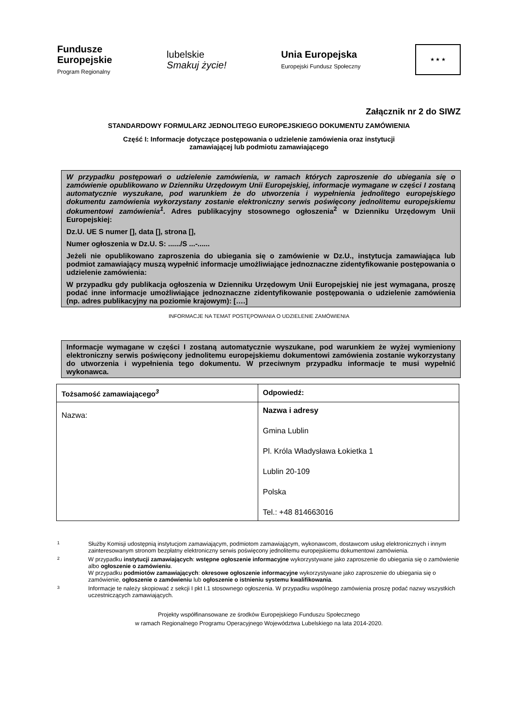Fundusze
Europejskie
Program Regionalny
lubelskie
Smakuj życie!
Unia Europejska
Europejski Fundusz Społeczny
★ ★ ★
Załącznik nr 2 do SIWZ
STANDARDOWY FORMULARZ JEDNOLITEGO EUROPEJSKIEGO DOKUMENTU ZAMÓWIENIA
Część I: Informacje dotyczące postępowania o udzielenie zamówienia oraz instytucji
zamawiającej lub podmiotu zamawiającego
W przypadku postępowań o udzielenie zamówienia, w ramach których zaproszenie do ubiegania się o zamówienie opublikowano w Dzienniku Urzędowym Unii Europejskiej, informacje wymagane w części I zostaną automatycznie wyszukane, pod warunkiem że do utworzenia i wypełnienia jednolitego europejskiego dokumentu zamówienia wykorzystany zostanie elektroniczny serwis poświęcony jednolitemu europejskiemu dokumentowi zamówienia<sup>1</sup>. Adres publikacyjny stosownego ogłoszenia<sup>2</sup> w Dzienniku Urzędowym Unii Europejskiej:
Dz.U. UE S numer [], data [], strona [],
Numer ogłoszenia w Dz.U. S: ....../S ...-......
Jeżeli nie opublikowano zaproszenia do ubiegania się o zamówienie w Dz.U., instytucja zamawiająca lub podmiot zamawiający muszą wypełnić informacje umożliwiające jednoznaczne zidentyfikowanie postępowania o udzielenie zamówienia:
W przypadku gdy publikacja ogłoszenia w Dzienniku Urzędowym Unii Europejskiej nie jest wymagana, proszę podać inne informacje umożliwiające jednoznaczne zidentyfikowanie postępowania o udzielenie zamówienia (np. adres publikacyjny na poziomie krajowym): [….]
INFORMACJE NA TEMAT POSTĘPOWANIA O UDZIELENIE ZAMÓWIENIA
Informacje wymagane w części I zostaną automatycznie wyszukane, pod warunkiem że wyżej wymieniony elektroniczny serwis poświęcony jednolitemu europejskiemu dokumentowi zamówienia zostanie wykorzystany do utworzenia i wypełnienia tego dokumentu. W przeciwnym przypadku informacje te musi wypełnić wykonawca.
| Tożsamość zamawiającego<sup>3</sup> | Odpowiedź: |
| --- | --- |
| Nazwa: | Nazwa i adresy Gmina Lublin Pl. Króla Władysława Łokietka 1 Lublin 20-109 Polska Tel.: +48 814663016 |
1
Służby Komisji udostępnią instytucjom zamawiającym, podmiotom zamawiającym, wykonawcom, dostawcom usług elektronicznych i innym zainteresowanym stronom bezpłatny elektroniczny serwis poświęcony jednolitemu europejskiemu dokumentowi zamówienia.
2
W przypadku instytucji zamawiających: wstępne ogłoszenie informacyjne wykorzystywane jako zaproszenie do ubiegania się o zamówienie albo ogłoszenie o zamówieniu.
W przypadku podmiotów zamawiających: okresowe ogłoszenie informacyjne wykorzystywane jako zaproszenie do ubiegania się o zamówienie, ogłoszenie o zamówieniu lub ogłoszenie o istnieniu systemu kwalifikowania.
3
Informacje te należy skopiować z sekcji I pkt I.1 stosownego ogłoszenia. W przypadku wspólnego zamówienia proszę podać nazwy wszystkich uczestniczących zamawiających.
Projekty współfinansowane ze środków Europejskiego Funduszu Społecznego
w ramach Regionalnego Programu Operacyjnego Województwa Lubelskiego na lata 2014-2020.